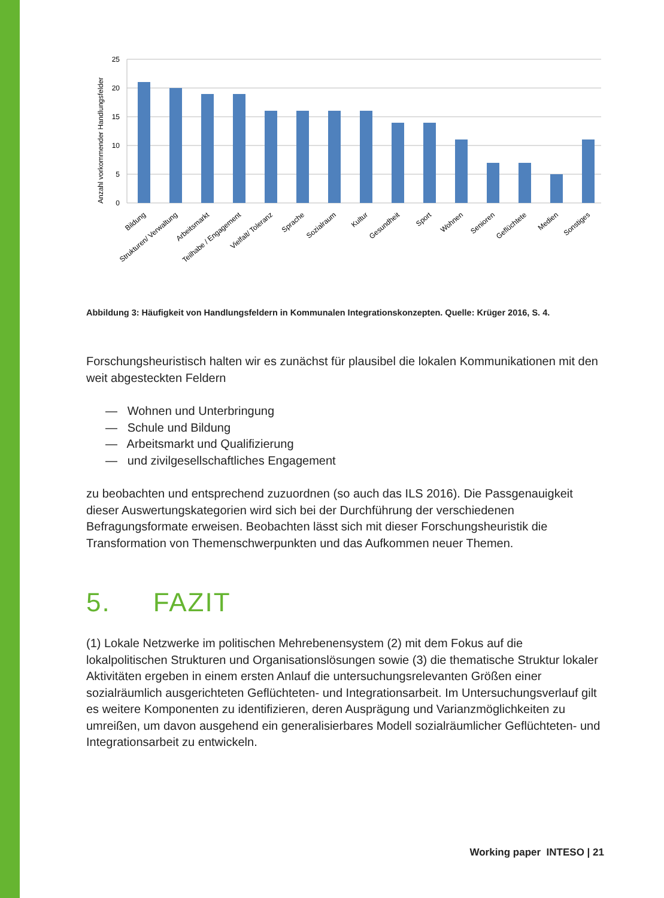Anzahl vorkommender Handlungsfelder
25
20
15
10
5
0
Bildung
Strukturen/ Verwaltung
Arbeitsmarkt
Teilhabe / Engagement
Vielfalt/ Toleranz
Sprache
Sozialraum
Kultur
Gesundheit
Sport
Wohnen
Senioren
Geflüchtete
Medien
Sonstiges
Abbildung 3: Häufigkeit von Handlungsfeldern in Kommunalen Integrationskonzepten. Quelle: Krüger 2016, S. 4.
Forschungsheuristisch halten wir es zunächst für plausibel die lokalen Kommunikationen mit den weit abgesteckten Feldern
— Wohnen und Unterbringung
— Schule und Bildung
— Arbeitsmarkt und Qualifizierung
— und zivilgesellschaftliches Engagement
zu beobachten und entsprechend zuzuordnen (so auch das ILS 2016). Die Pass­genauigkeit dieser Auswertungskategorien wird sich bei der Durchführung der verschiedenen Befragungsformate erweisen. Beobachten lässt sich mit dieser Forschungsheuristik die Transformation von Themenschwerpunkten und das Aufkommen neuer Themen.
5. FAZIT
(1) Lokale Netzwerke im politischen Mehrebenensystem (2) mit dem Fokus auf die lokalpolitischen Strukturen und Organisationslösungen sowie (3) die thematische Struktur lokaler Aktivitäten ergeben in einem ersten Anlauf die untersuchungsrelevanten Größen einer sozialräumlich ausgerichteten Geflüchteten- und Integrationsarbeit. Im Untersu­chungsverlauf gilt es weitere Komponenten zu identifizieren, deren Ausprägung und Varianzmöglichkeiten zu umreißen, um davon ausgehend ein generalisierbares Modell sozialräumlicher Geflüchteten- und Integrationsarbeit zu entwickeln.
Working paper INTESO | 21